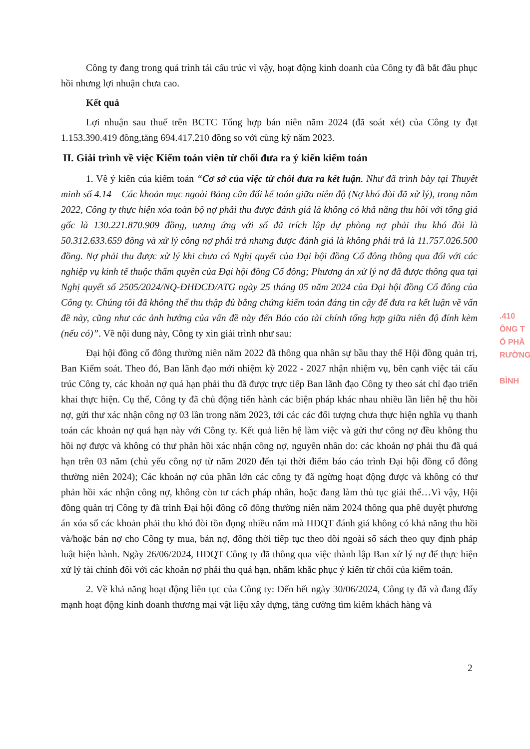Công ty đang trong quá trình tái cấu trúc vì vậy, hoạt động kinh doanh của Công ty đã bắt đầu phục hồi nhưng lợi nhuận chưa cao.
Kết quả
Lợi nhuận sau thuế trên BCTC Tổng hợp bán niên năm 2024 (đã soát xét) của Công ty đạt 1.153.390.419 đồng,tăng 694.417.210 đồng so với cùng kỳ năm 2023.
II. Giải trình về việc Kiểm toán viên từ chối đưa ra ý kiến kiểm toán
1. Về ý kiến của kiểm toán “Cơ sở của việc từ chối đưa ra kết luận. Như đã trình bày tại Thuyết minh số 4.14 – Các khoản mục ngoài Bảng cân đối kế toán giữa niên độ (Nợ khó đòi đã xử lý), trong năm 2022, Công ty thực hiện xóa toàn bộ nợ phải thu được đánh giá là không có khả năng thu hồi với tổng giá gốc là 130.221.870.909 đồng, tương ứng với số đã trích lập dự phòng nợ phải thu khó đòi là 50.312.633.659 đồng và xử lý công nợ phải trả nhưng được đánh giá là không phải trả là 11.757.026.500 đồng. Nợ phải thu được xử lý khi chưa có Nghị quyết của Đại hội đồng Cổ đông thông qua đối với các nghiệp vụ kinh tế thuộc thẩm quyền của Đại hội đồng Cổ đông; Phương án xử lý nợ đã được thông qua tại Nghị quyết số 2505/2024/NQ-ĐHĐCĐ/ATG ngày 25 tháng 05 năm 2024 của Đại hội đồng Cổ đông của Công ty. Chúng tôi đã không thể thu thập đủ bằng chứng kiểm toán đáng tin cậy để đưa ra kết luận về vấn đề này, cũng như các ảnh hưởng của vấn đề này đến Báo cáo tài chính tổng hợp giữa niên độ đính kèm (nếu có)”. Về nội dung này, Công ty xin giải trình như sau:
Đại hội đồng cổ đông thường niên năm 2022 đã thông qua nhân sự bầu thay thế Hội đồng quản trị, Ban Kiểm soát. Theo đó, Ban lãnh đạo mới nhiệm kỳ 2022 - 2027 nhận nhiệm vụ, bên cạnh việc tái cấu trúc Công ty, các khoản nợ quá hạn phải thu đã được trực tiếp Ban lãnh đạo Công ty theo sát chỉ đạo triển khai thực hiện. Cụ thể, Công ty đã chủ động tiến hành các biện pháp khác nhau nhiều lần liên hệ thu hồi nợ, gửi thư xác nhận công nợ 03 lần trong năm 2023, tới các các đối tượng chưa thực hiện nghĩa vụ thanh toán các khoản nợ quá hạn này với Công ty. Kết quả liên hệ làm việc và gửi thư công nợ đều không thu hồi nợ được và không có thư phản hồi xác nhận công nợ, nguyên nhân do: các khoản nợ phải thu đã quá hạn trên 03 năm (chủ yếu công nợ từ năm 2020 đến tại thời điểm báo cáo trình Đại hội đồng cổ đông thường niên 2024); Các khoản nợ của phần lớn các công ty đã ngừng hoạt động được và không có thư phản hồi xác nhận công nợ, không còn tư cách pháp nhân, hoặc đang làm thủ tục giải thể…Vì vậy, Hội đồng quản trị Công ty đã trình Đại hội đồng cổ đông thường niên năm 2024 thông qua phê duyệt phương án xóa sổ các khoản phải thu khó đòi tồn đọng nhiều năm mà HĐQT đánh giá không có khả năng thu hồi và/hoặc bán nợ cho Công ty mua, bán nợ, đồng thời tiếp tục theo dõi ngoài sổ sách theo quy định pháp luật hiện hành. Ngày 26/06/2024, HĐQT Công ty đã thông qua việc thành lập Ban xử lý nợ để thực hiện xử lý tài chính đối với các khoản nợ phải thu quá hạn, nhằm khắc phục ý kiến từ chối của kiểm toán.
2. Về khả năng hoạt động liên tục của Công ty: Đến hết ngày 30/06/2024, Công ty đã và đang đẩy mạnh hoạt động kinh doanh thương mại vật liệu xây dựng, tăng cường tìm kiếm khách hàng và
.410
ÔNG T
Ổ PHẦ
RƯỜNG
BÌNH
2